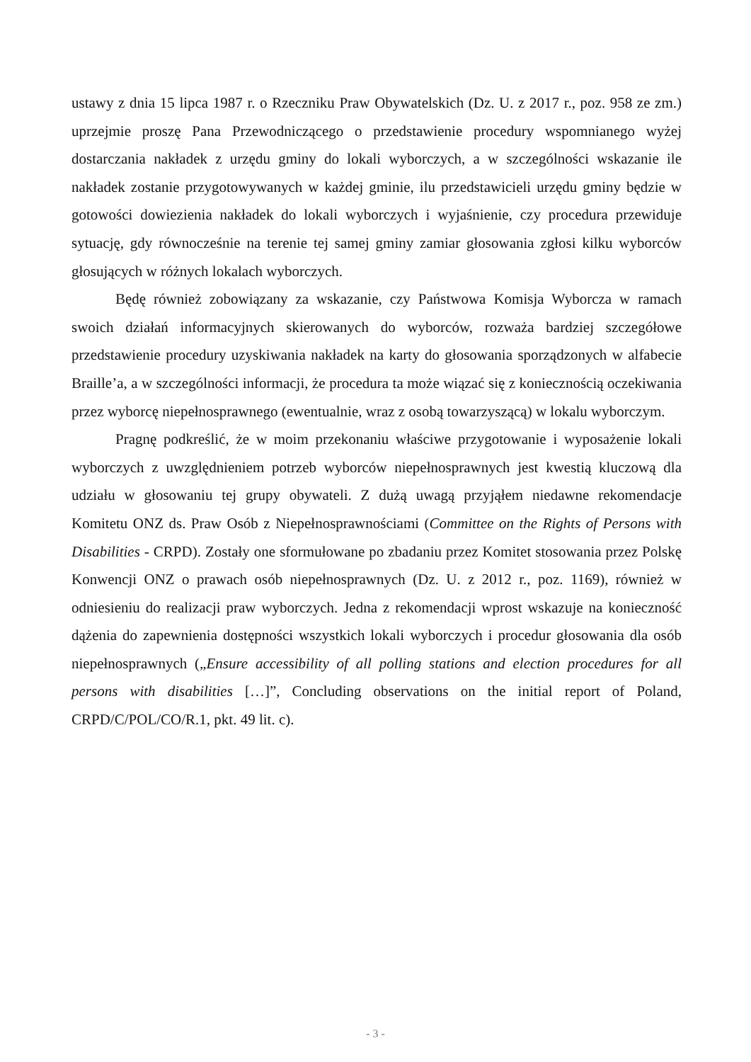ustawy z dnia 15 lipca 1987 r. o Rzeczniku Praw Obywatelskich (Dz. U. z 2017 r., poz. 958 ze zm.) uprzejmie proszę Pana Przewodniczącego o przedstawienie procedury wspomnianego wyżej dostarczania nakładek z urzędu gminy do lokali wyborczych, a w szczególności wskazanie ile nakładek zostanie przygotowywanych w każdej gminie, ilu przedstawicieli urzędu gminy będzie w gotowości dowiezienia nakładek do lokali wyborczych i wyjaśnienie, czy procedura przewiduje sytuację, gdy równocześnie na terenie tej samej gminy zamiar głosowania zgłosi kilku wyborców głosujących w różnych lokalach wyborczych.
Będę również zobowiązany za wskazanie, czy Państwowa Komisja Wyborcza w ramach swoich działań informacyjnych skierowanych do wyborców, rozważa bardziej szczegółowe przedstawienie procedury uzyskiwania nakładek na karty do głosowania sporządzonych w alfabecie Braille’a, a w szczególności informacji, że procedura ta może wiązać się z koniecznością oczekiwania przez wyborcę niepełnosprawnego (ewentualnie, wraz z osobą towarzyszącą) w lokalu wyborczym.
Pragnę podkreślić, że w moim przekonaniu właściwe przygotowanie i wyposażenie lokali wyborczych z uwzględnieniem potrzeb wyborców niepełnosprawnych jest kwestią kluczową dla udziału w głosowaniu tej grupy obywateli. Z dużą uwagą przyjąłem niedawne rekomendacje Komitetu ONZ ds. Praw Osób z Niepełnosprawnościami (Committee on the Rights of Persons with Disabilities - CRPD). Zostały one sformułowane po zbadaniu przez Komitet stosowania przez Polskę Konwencji ONZ o prawach osób niepełnosprawnych (Dz. U. z 2012 r., poz. 1169), również w odniesieniu do realizacji praw wyborczych. Jedna z rekomendacji wprost wskazuje na konieczność dążenia do zapewnienia dostępności wszystkich lokali wyborczych i procedur głosowania dla osób niepełnosprawnych („Ensure accessibility of all polling stations and election procedures for all persons with disabilities […]”, Concluding observations on the initial report of Poland, CRPD/C/POL/CO/R.1, pkt. 49 lit. c).
- 3 -